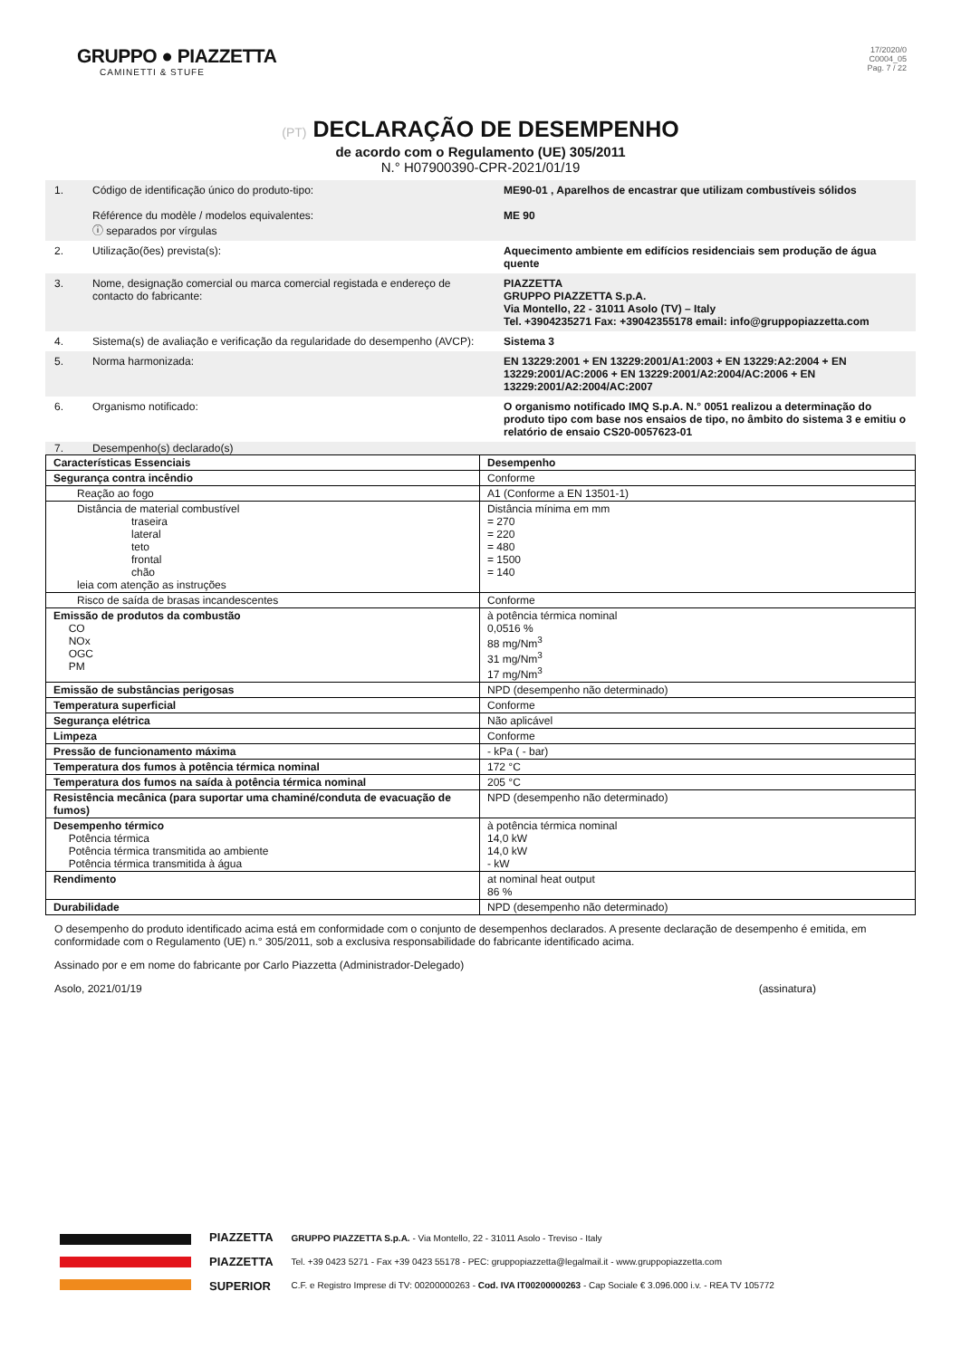GRUPPO ● PIAZZETTA
CAMINETTI & STUFE
17/2020/0
C0004_05
Pag. 7 / 22
(PT) DECLARAÇÃO DE DESEMPENHO
de acordo com o Regulamento (UE) 305/2011
N.° H07900390-CPR-2021/01/19
1. Código de identificação único do produto-tipo:
Référence du modèle / modelos equivalentes:
ⓘ separados por vírgulas
ME90-01 , Aparelhos de encastrar que utilizam combustíveis sólidos
ME 90
2. Utilização(ões) prevista(s): Aquecimento ambiente em edifícios residenciais sem produção de água quente
3. Nome, designação comercial ou marca comercial registada e endereço de contacto do fabricante:
PIAZZETTA
GRUPPO PIAZZETTA S.p.A.
Via Montello, 22 - 31011 Asolo (TV) – Italy
Tel. +3904235271 Fax: +39042355178 email: info@gruppopiazzetta.com
4. Sistema(s) de avaliação e verificação da regularidade do desempenho (AVCP):
Sistema 3
5. Norma harmonizada: EN 13229:2001 + EN 13229:2001/A1:2003 + EN 13229:A2:2004 + EN 13229:2001/AC:2006 + EN 13229:2001/A2:2004/AC:2006 + EN 13229:2001/A2:2004/AC:2007
6. Organismo notificado: O organismo notificado IMQ S.p.A. N.° 0051 realizou a determinação do produto tipo com base nos ensaios de tipo, no âmbito do sistema 3 e emitiu o relatório de ensaio CS20-0057623-01
7. Desempenho(s) declarado(s)
| Características Essenciais | Desempenho |
| --- | --- |
| Segurança contra incêndio | Conforme |
| Reação ao fogo | A1 (Conforme a EN 13501-1) |
| Distância de material combustível traseira lateral teto frontal chão leia com atenção as instruções | Distância mínima em mm = 270 = 220 = 480 = 1500 = 140 |
| Risco de saída de brasas incandescentes | Conforme |
| Emissão de produtos da combustão CO NOx OGC PM | à potência térmica nominal 0,0516 % 88 mg/Nm<sup>3</sup> 31 mg/Nm<sup>3</sup> 17 mg/Nm<sup>3</sup> |
| Emissão de substâncias perigosas | NPD (desempenho não determinado) |
| Temperatura superficial | Conforme |
| Segurança elétrica | Não aplicável |
| Limpeza | Conforme |
| Pressão de funcionamento máxima | - kPa ( - bar) |
| Temperatura dos fumos à potência térmica nominal | 172 °C |
| Temperatura dos fumos na saída à potência térmica nominal | 205 °C |
| Resistência mecânica (para suportar uma chaminé/conduta de evacuação de fumos) | NPD (desempenho não determinado) |
| Desempenho térmico Potência térmica Potência térmica transmitida ao ambiente Potência térmica transmitida à água | à potência térmica nominal 14,0 kW 14,0 kW - kW |
| Rendimento | at nominal heat output 86 % |
| Durabilidade | NPD (desempenho não determinado) |
O desempenho do produto identificado acima está em conformidade com o conjunto de desempenhos declarados. A presente declaração de desempenho é emitida, em conformidade com o Regulamento (UE) n.° 305/2011, sob a exclusiva responsabilidade do fabricante identificado acima.
Assinado por e em nome do fabricante por Carlo Piazzetta (Administrador-Delegado)
Asolo, 2021/01/19 (assinatura)
PIAZZETTA
PIAZZETTA
SUPERIOR
GRUPPO PIAZZETTA S.p.A. - Via Montello, 22 - 31011 Asolo - Treviso - Italy
Tel. +39 0423 5271 - Fax +39 0423 55178 - PEC: gruppopiazzetta@legalmail.it - www.gruppopiazzetta.com
C.F. e Registro Imprese di TV: 00200000263 - Cod. IVA IT00200000263 - Cap Sociale € 3.096.000 i.v. - REA TV 105772